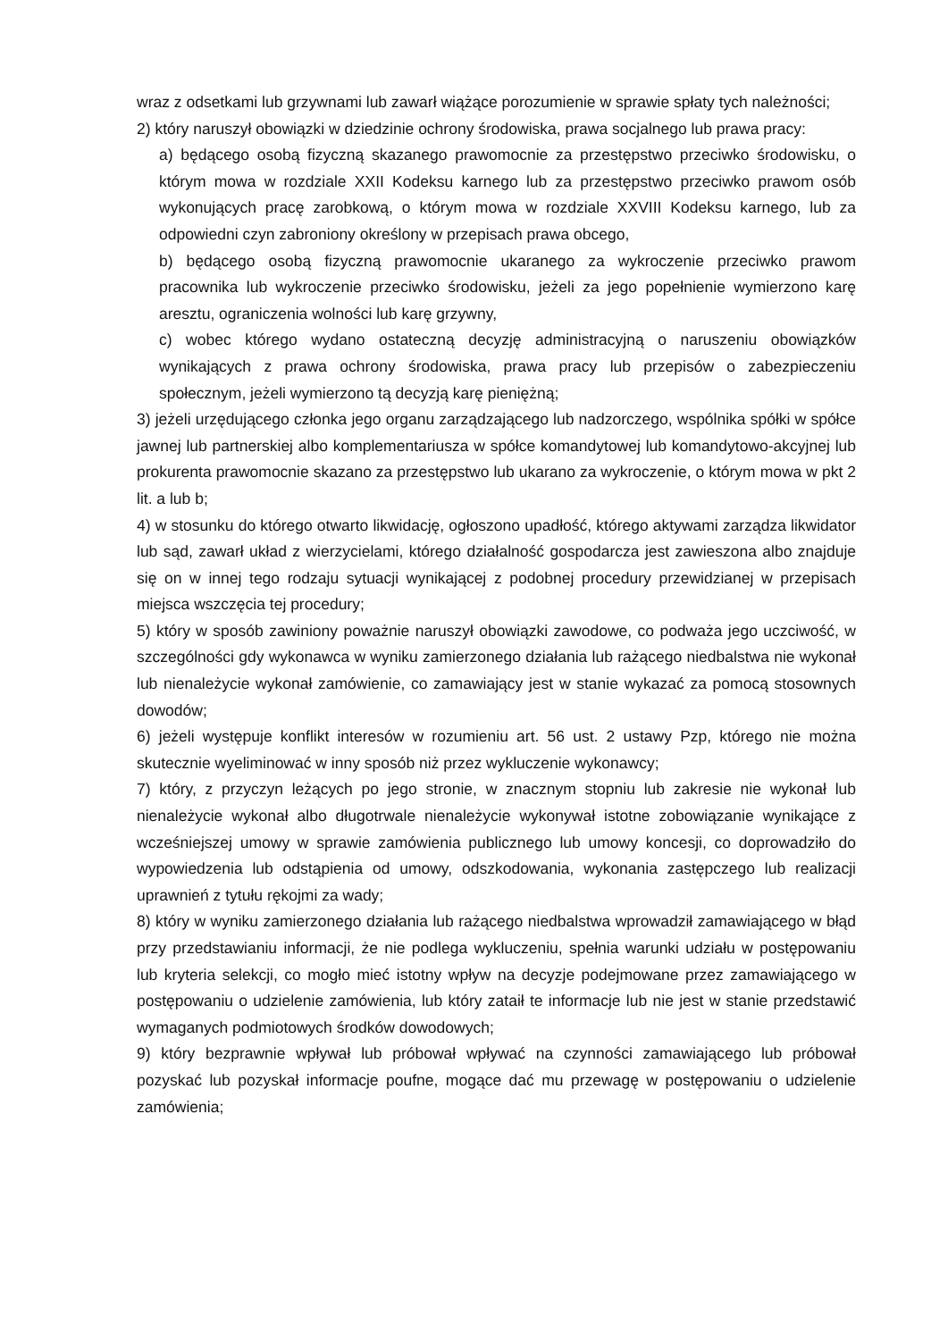wraz z odsetkami lub grzywnami lub zawarł wiążące porozumienie w sprawie spłaty tych należności;
2) który naruszył obowiązki w dziedzinie ochrony środowiska, prawa socjalnego lub prawa pracy:
a) będącego osobą fizyczną skazanego prawomocnie za przestępstwo przeciwko środowisku, o którym mowa w rozdziale XXII Kodeksu karnego lub za przestępstwo przeciwko prawom osób wykonujących pracę zarobkową, o którym mowa w rozdziale XXVIII Kodeksu karnego, lub za odpowiedni czyn zabroniony określony w przepisach prawa obcego,
b) będącego osobą fizyczną prawomocnie ukaranego za wykroczenie przeciwko prawom pracownika lub wykroczenie przeciwko środowisku, jeżeli za jego popełnienie wymierzono karę aresztu, ograniczenia wolności lub karę grzywny,
c) wobec którego wydano ostateczną decyzję administracyjną o naruszeniu obowiązków wynikających z prawa ochrony środowiska, prawa pracy lub przepisów o zabezpieczeniu społecznym, jeżeli wymierzono tą decyzją karę pieniężną;
3) jeżeli urzędującego członka jego organu zarządzającego lub nadzorczego, wspólnika spółki w spółce jawnej lub partnerskiej albo komplementariusza w spółce komandytowej lub komandytowo-akcyjnej lub prokurenta prawomocnie skazano za przestępstwo lub ukarano za wykroczenie, o którym mowa w pkt 2 lit. a lub b;
4) w stosunku do którego otwarto likwidację, ogłoszono upadłość, którego aktywami zarządza likwidator lub sąd, zawarł układ z wierzycielami, którego działalność gospodarcza jest zawieszona albo znajduje się on w innej tego rodzaju sytuacji wynikającej z podobnej procedury przewidzianej w przepisach miejsca wszczęcia tej procedury;
5) który w sposób zawiniony poważnie naruszył obowiązki zawodowe, co podważa jego uczciwość, w szczególności gdy wykonawca w wyniku zamierzonego działania lub rażącego niedbalstwa nie wykonał lub nienależycie wykonał zamówienie, co zamawiający jest w stanie wykazać za pomocą stosownych dowodów;
6) jeżeli występuje konflikt interesów w rozumieniu art. 56 ust. 2 ustawy Pzp, którego nie można skutecznie wyeliminować w inny sposób niż przez wykluczenie wykonawcy;
7) który, z przyczyn leżących po jego stronie, w znacznym stopniu lub zakresie nie wykonał lub nienależycie wykonał albo długotrwale nienależycie wykonywał istotne zobowiązanie wynikające z wcześniejszej umowy w sprawie zamówienia publicznego lub umowy koncesji, co doprowadziło do wypowiedzenia lub odstąpienia od umowy, odszkodowania, wykonania zastępczego lub realizacji uprawnień z tytułu rękojmi za wady;
8) który w wyniku zamierzonego działania lub rażącego niedbalstwa wprowadził zamawiającego w błąd przy przedstawianiu informacji, że nie podlega wykluczeniu, spełnia warunki udziału w postępowaniu lub kryteria selekcji, co mogło mieć istotny wpływ na decyzje podejmowane przez zamawiającego w postępowaniu o udzielenie zamówienia, lub który zataił te informacje lub nie jest w stanie przedstawić wymaganych podmiotowych środków dowodowych;
9) który bezprawnie wpływał lub próbował wpływać na czynności zamawiającego lub próbował pozyskać lub pozyskał informacje poufne, mogące dać mu przewagę w postępowaniu o udzielenie zamówienia;